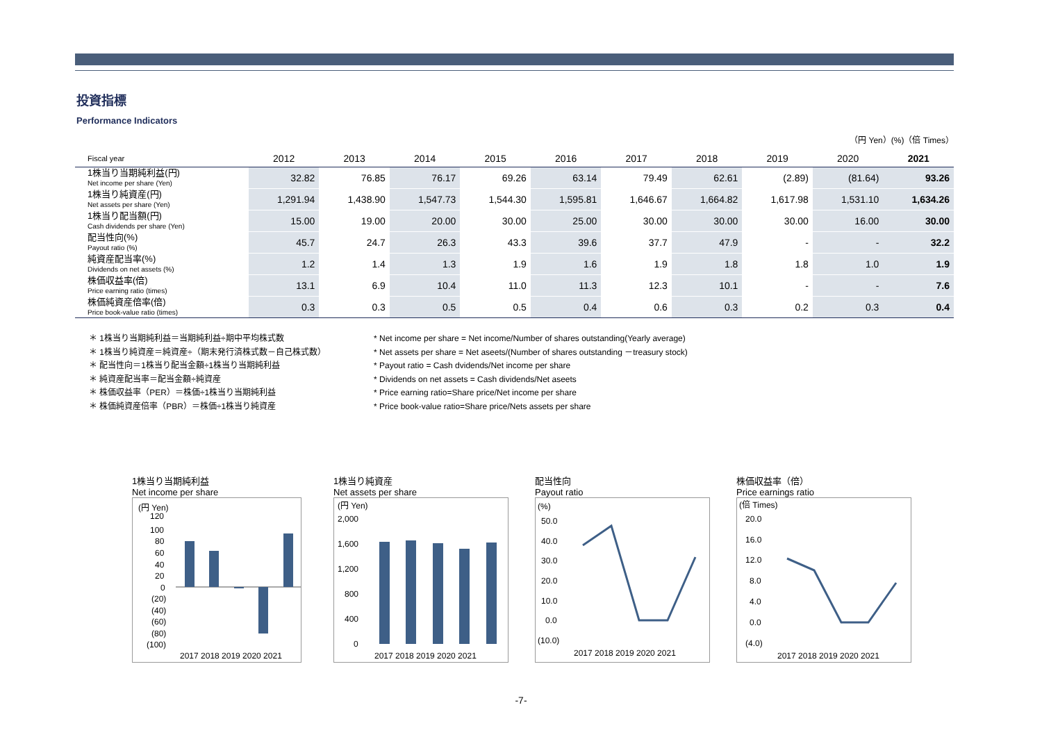投資指標
Performance Indicators
（円 Yen）(%)（倍 Times）
| Fiscal year | 2012 | 2013 | 2014 | 2015 | 2016 | 2017 | 2018 | 2019 | 2020 | 2021 |
| --- | --- | --- | --- | --- | --- | --- | --- | --- | --- | --- |
| 1株当り当期純利益(円) Net income per share (Yen) | 32.82 | 76.85 | 76.17 | 69.26 | 63.14 | 79.49 | 62.61 | (2.89) | (81.64) | 93.26 |
| 1株当り純資産(円) Net assets per share (Yen) | 1,291.94 | 1,438.90 | 1,547.73 | 1,544.30 | 1,595.81 | 1,646.67 | 1,664.82 | 1,617.98 | 1,531.10 | 1,634.26 |
| 1株当り配当額(円) Cash dividends per share (Yen) | 15.00 | 19.00 | 20.00 | 30.00 | 25.00 | 30.00 | 30.00 | 30.00 | 16.00 | 30.00 |
| 配当性向(%) Payout ratio (%) | 45.7 | 24.7 | 26.3 | 43.3 | 39.6 | 37.7 | 47.9 | - | - | 32.2 |
| 純資産配当率(%) Dividends on net assets (%) | 1.2 | 1.4 | 1.3 | 1.9 | 1.6 | 1.9 | 1.8 | 1.8 | 1.0 | 1.9 |
| 株価収益率(倍) Price earning ratio (times) | 13.1 | 6.9 | 10.4 | 11.0 | 11.3 | 12.3 | 10.1 | - | - | 7.6 |
| 株価純資産倍率(倍) Price book-value ratio (times) | 0.3 | 0.3 | 0.5 | 0.5 | 0.4 | 0.6 | 0.3 | 0.2 | 0.3 | 0.4 |
＊ 1株当り当期純利益＝当期純利益÷期中平均株式数
＊ 1株当り純資産＝純資産÷（期末発行済株式数－自己株式数）
＊ 配当性向＝1株当り配当金額÷1株当り当期純利益
＊ 純資産配当率＝配当金額÷純資産
＊ 株価収益率（PER）＝株価÷1株当り当期純利益
＊ 株価純資産倍率（PBR）＝株価÷1株当り純資産
* Net income per share = Net income/Number of shares outstanding(Yearly average)
* Net assets per share = Net aseets/(Number of shares outstanding －treasury stock)
* Payout ratio = Cash dvidends/Net income per share
* Dividends on net assets = Cash dividends/Net aseets
* Price earning ratio=Share price/Net income per share
* Price book-value ratio=Share price/Nets assets per share
1株当り当期純利益
Net income per share
(円 Yen)
120
100
80
60
40
20
0
(20)
(40)
(60)
(80)
(100)
2017 2018 2019 2020 2021
1株当り純資産
Net assets per share
(円 Yen)
2,000
1,600
1,200
800
400
0
2017 2018 2019 2020 2021
配当性向
Payout ratio
(%)
50.0
40.0
30.0
20.0
10.0
0.0
(10.0)
2017 2018 2019 2020 2021
株価収益率（倍）
Price earnings ratio
(倍 Times)
20.0
16.0
12.0
8.0
4.0
0.0
(4.0)
2017 2018 2019 2020 2021
-7-